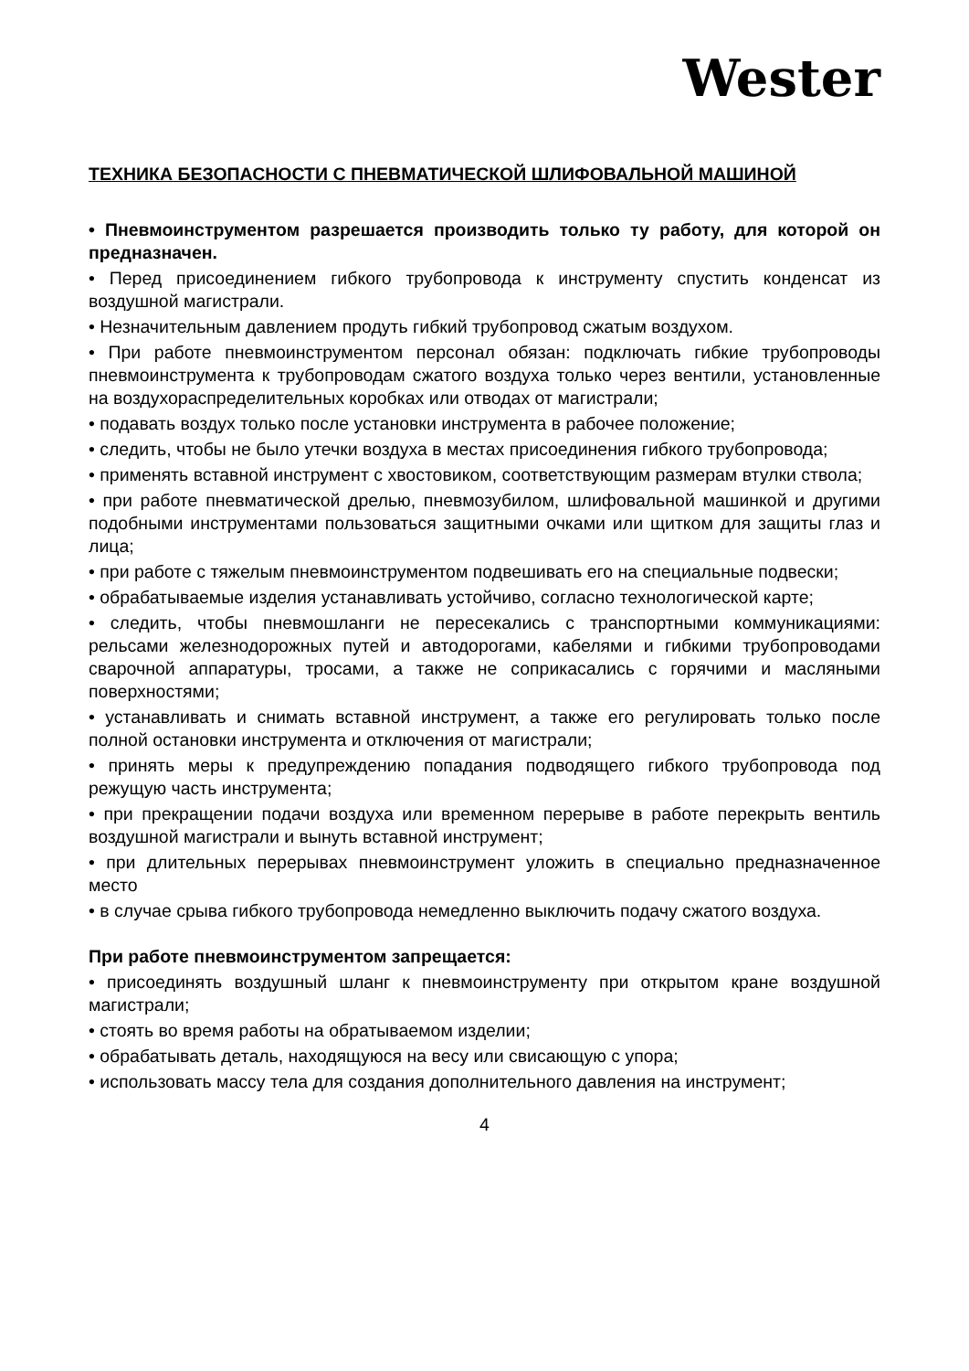Wester
ТЕХНИКА БЕЗОПАСНОСТИ С ПНЕВМАТИЧЕСКОЙ ШЛИФОВАЛЬНОЙ МАШИНОЙ
• Пневмоинструментом разрешается производить только ту работу, для которой он предназначен.
• Перед присоединением гибкого трубопровода к инструменту спустить конденсат из воздушной магистрали.
• Незначительным давлением продуть гибкий трубопровод сжатым воздухом.
• При работе пневмоинструментом персонал обязан: подключать гибкие трубопроводы пневмоинструмента к трубопроводам сжатого воздуха только через вентили, установленные на воздухораспределительных коробках или отводах от магистрали;
• подавать воздух только после установки инструмента в рабочее положение;
• следить, чтобы не было утечки воздуха в местах присоединения гибкого трубопровода;
• применять вставной инструмент с хвостовиком, соответствующим размерам втулки ствола;
• при работе пневматической дрелью, пневмозубилом, шлифовальной машинкой и другими подобными инструментами пользоваться защитными очками или щитком для защиты глаз и лица;
• при работе с тяжелым пневмоинструментом подвешивать его на специальные подвески;
• обрабатываемые изделия устанавливать устойчиво, согласно технологической карте;
• следить, чтобы пневмошланги не пересекались с транспортными коммуникациями: рельсами железнодорожных путей и автодорогами, кабелями и гибкими трубопроводами сварочной аппаратуры, тросами, а также не соприкасались с горячими и масляными поверхностями;
• устанавливать и снимать вставной инструмент, а также его регулировать только после полной остановки инструмента и отключения от магистрали;
• принять меры к предупреждению попадания подводящего гибкого трубопровода под режущую часть инструмента;
• при прекращении подачи воздуха или временном перерыве в работе перекрыть вентиль воздушной магистрали и вынуть вставной инструмент;
• при длительных перерывах пневмоинструмент уложить в специально предназначенное место
• в случае срыва гибкого трубопровода немедленно выключить подачу сжатого воздуха.
При работе пневмоинструментом запрещается:
• присоединять воздушный шланг к пневмоинструменту при открытом кране воздушной магистрали;
• стоять во время работы на обратываемом изделии;
• обрабатывать деталь, находящуюся на весу или свисающую с упора;
• использовать массу тела для создания дополнительного давления на инструмент;
4